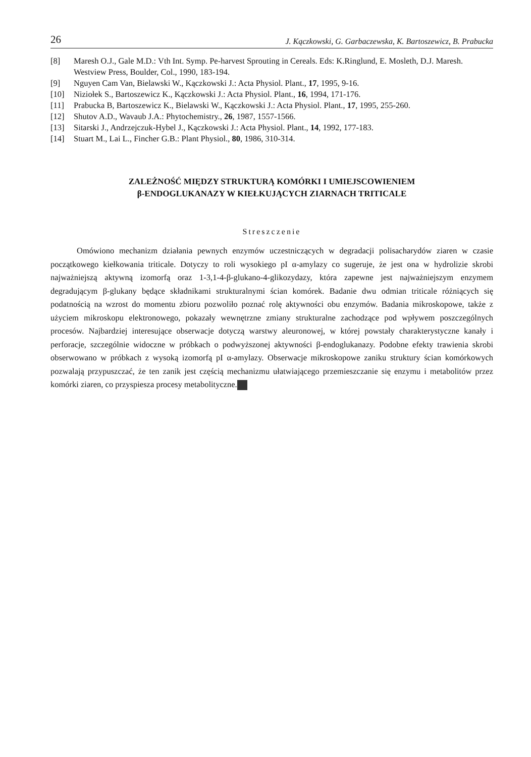26 J. Kączkowski, G. Garbaczewska, K. Bartoszewicz, B. Prabucka
[8] Maresh O.J., Gale M.D.: Vth Int. Symp. Pe-harvest Sprouting in Cereals. Eds: K.Ringlund, E. Mosleth, D.J. Maresh. Westview Press, Boulder, Col., 1990, 183-194.
[9] Nguyen Cam Van, Bielawski W., Kączkowski J.: Acta Physiol. Plant., 17, 1995, 9-16.
[10] Niziołek S., Bartoszewicz K., Kączkowski J.: Acta Physiol. Plant., 16, 1994, 171-176.
[11] Prabucka B, Bartoszewicz K., Bielawski W., Kączkowski J.: Acta Physiol. Plant., 17, 1995, 255-260.
[12] Shutov A.D., Wavaub J.A.: Phytochemistry., 26, 1987, 1557-1566.
[13] Sitarski J., Andrzejczuk-Hybel J., Kączkowski J.: Acta Physiol. Plant., 14, 1992, 177-183.
[14] Stuart M., Lai L., Fincher G.B.: Plant Physiol., 80, 1986, 310-314.
ZALEŻNOŚĆ MIĘDZY STRUKTURĄ KOMÓRKI I UMIEJSCOWIENIEM
β-ENDOGLUKANAZY W KIEŁKUJĄCYCH ZIARNACH TRITICALE
Streszczenie
Omówiono mechanizm działania pewnych enzymów uczestniczących w degradacji polisacharydów ziaren w czasie początkowego kiełkowania triticale. Dotyczy to roli wysokiego pI α-amylazy co sugeruje, że jest ona w hydrolizie skrobi najważniejszą aktywną izomorfą oraz 1-3,1-4-β-glukano-4-glikozydazy, która zapewne jest najważniejszym enzymem degradującym β-glukany będące składnikami strukturalnymi ścian komórek. Badanie dwu odmian triticale różniących się podatnością na wzrost do momentu zbioru pozwoliło poznać rolę aktywności obu enzymów. Badania mikroskopowe, także z użyciem mikroskopu elektronowego, pokazały wewnętrzne zmiany strukturalne zachodzące pod wpływem poszczególnych procesów. Najbardziej interesujące obserwacje dotyczą warstwy aleuronowej, w której powstały charakterystyczne kanały i perforacje, szczególnie widoczne w próbkach o podwyższonej aktywności β-endoglukanazy. Podobne efekty trawienia skrobi obserwowano w próbkach z wysoką izomorfą pI α-amylazy. Obserwacje mikroskopowe zaniku struktury ścian komórkowych pozwalają przypuszczać, że ten zanik jest częścią mechanizmu ułatwiającego przemieszczanie się enzymu i metabolitów przez komórki ziaren, co przyspiesza procesy metabolityczne.